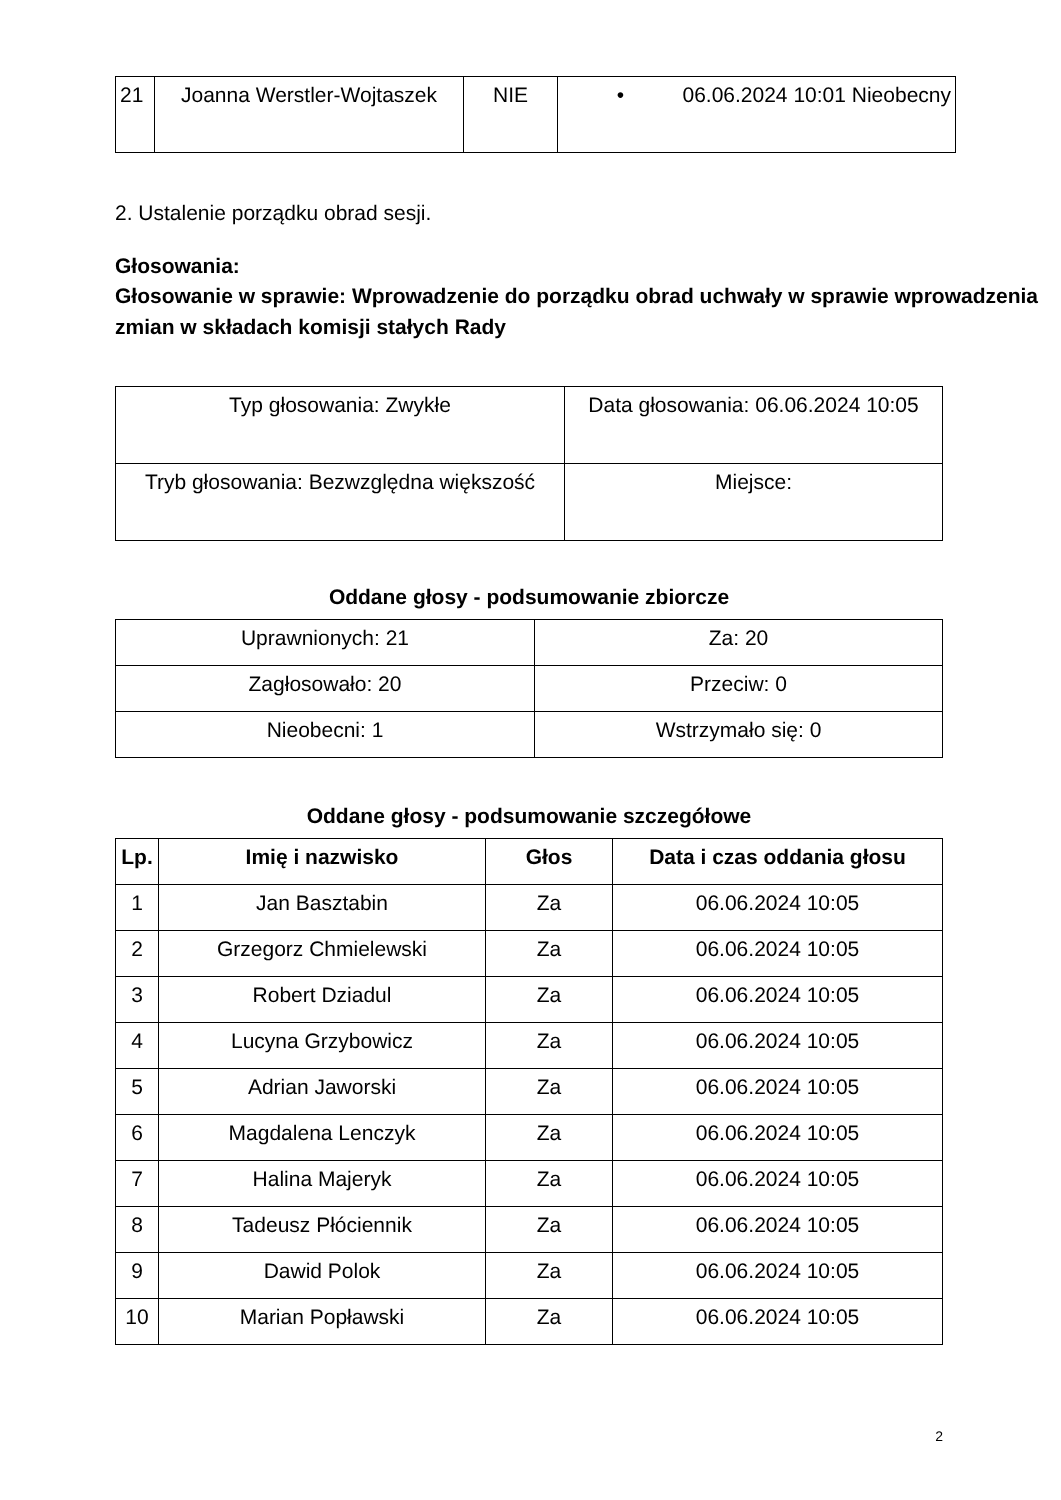| 21 | Joanna Werstler-Wojtaszek | NIE | • 06.06.2024 10:01 Nieobecny |
2. Ustalenie porządku obrad sesji.
Głosowania:
Głosowanie w sprawie: Wprowadzenie do porządku obrad uchwały w sprawie wprowadzenia zmian w składach komisji stałych Rady
| Typ głosowania: Zwykłe | Data głosowania: 06.06.2024 10:05 |
| Tryb głosowania: Bezwzględna większość | Miejsce: |
Oddane głosy - podsumowanie zbiorcze
| Uprawnionych: 21 | Za: 20 |
| Zagłosowało: 20 | Przeciw: 0 |
| Nieobecni: 1 | Wstrzymało się: 0 |
Oddane głosy - podsumowanie szczegółowe
| Lp. | Imię i nazwisko | Głos | Data i czas oddania głosu |
| --- | --- | --- | --- |
| 1 | Jan Basztabin | Za | 06.06.2024 10:05 |
| 2 | Grzegorz Chmielewski | Za | 06.06.2024 10:05 |
| 3 | Robert Dziadul | Za | 06.06.2024 10:05 |
| 4 | Lucyna Grzybowicz | Za | 06.06.2024 10:05 |
| 5 | Adrian Jaworski | Za | 06.06.2024 10:05 |
| 6 | Magdalena Lenczyk | Za | 06.06.2024 10:05 |
| 7 | Halina Majeryk | Za | 06.06.2024 10:05 |
| 8 | Tadeusz Płóciennik | Za | 06.06.2024 10:05 |
| 9 | Dawid Polok | Za | 06.06.2024 10:05 |
| 10 | Marian Popławski | Za | 06.06.2024 10:05 |
2